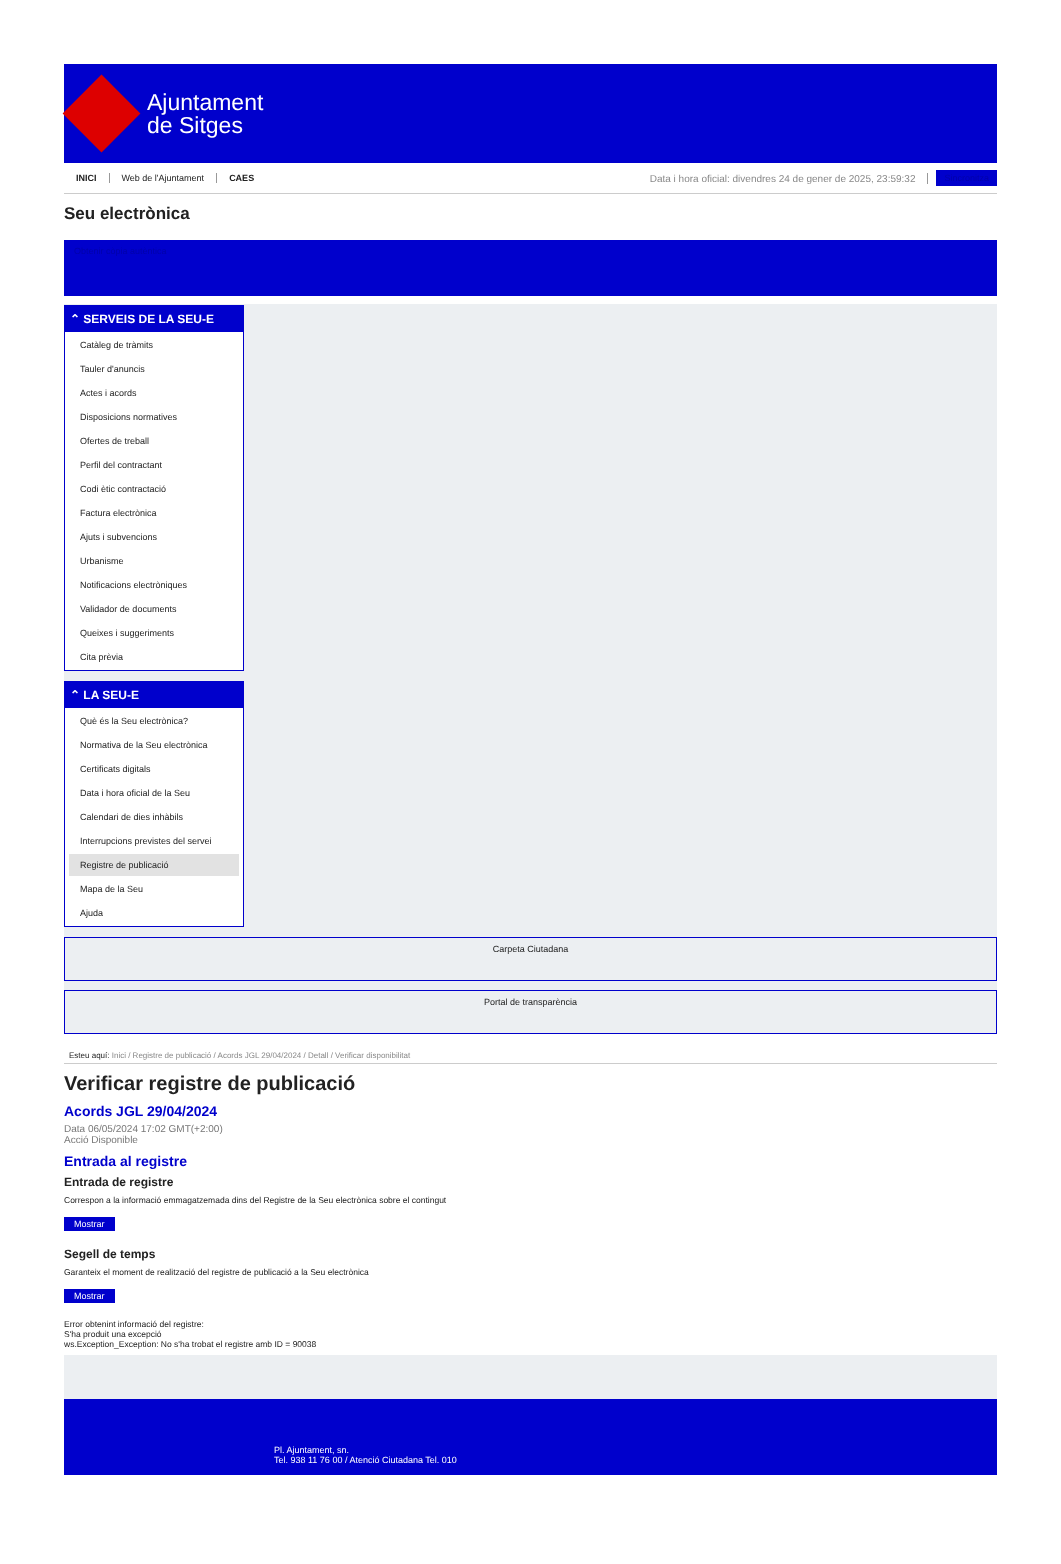Ajuntament
de Sitges
INICI Web de l'Ajuntament CAES Data i hora oficial: divendres 24 de gener de 2025, 23:59:32 Sincronitza
Seu electrònica
Obtenir còpia autèntica
⌃ SERVEIS DE LA SEU-E
Catàleg de tràmits
Tauler d'anuncis
Actes i acords
Disposicions normatives
Ofertes de treball
Perfil del contractant
Codi ètic contractació
Factura electrònica
Ajuts i subvencions
Urbanisme
Notificacions electròniques
Validador de documents
Queixes i suggeriments
Cita prèvia
⌃ LA SEU-E
Què és la Seu electrònica?
Normativa de la Seu electrònica
Certificats digitals
Data i hora oficial de la Seu
Calendari de dies inhàbils
Interrupcions previstes del servei
Registre de publicació
Mapa de la Seu
Ajuda
Carpeta Ciutadana
Portal de transparència
Esteu aquí: Inici / Registre de publicació / Acords JGL 29/04/2024 / Detall / Verificar disponibilitat
Verificar registre de publicació
Acords JGL 29/04/2024
Data 06/05/2024 17:02 GMT(+2:00)
Acció Disponible
Entrada al registre
Entrada de registre
Correspon a la informació emmagatzemada dins del Registre de la Seu electrònica sobre el contingut
Mostrar
Segell de temps
Garanteix el moment de realització del registre de publicació a la Seu electrònica
Mostrar
Error obtenint informació del registre:
S'ha produit una excepció
ws.Exception_Exception: No s'ha trobat el registre amb ID = 90038
Pl. Ajuntament, sn.
Tel. 938 11 76 00 / Atenció Ciutadana Tel. 010